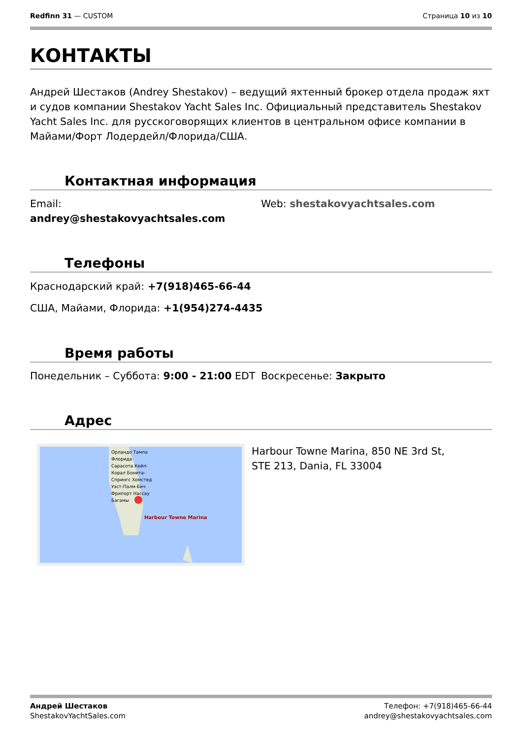Redfinn 31 — CUSTOM Страница 10 из 10
КОНТАКТЫ
Андрей Шестаков (Andrey Shestakov) – ведущий яхтенный брокер отдела продаж яхт и судов компании Shestakov Yacht Sales Inc. Официальный представитель Shestakov Yacht Sales Inc. для русскоговорящих клиентов в центральном офисе компании в Майами/Форт Лодердейл/Флорида/США.
Контактная информация
Email:
andrey@shestakovyachtsales.com
Web: shestakovyachtsales.com
Телефоны
Краснодарский край: +7(918)465-66-44
США, Майами, Флорида: +1(954)274-4435
Время работы
Понедельник – Суббота: 9:00 - 21:00 EDT Воскресенье: Закрыто
Адрес
Орландо Тампа Флорида Сарасота Кейп-Корал Бонита-Спрингс Хомстед Уэст-Палм-Бич Фрипорт Нассау Багамы
Harbour Towne Marina
Harbour Towne Marina, 850 NE 3rd St, STE 213, Dania, FL 33004
Андрей Шестаков
ShestakovYachtSales.com
Телефон: +7(918)465-66-44
andrey@shestakovyachtsales.com